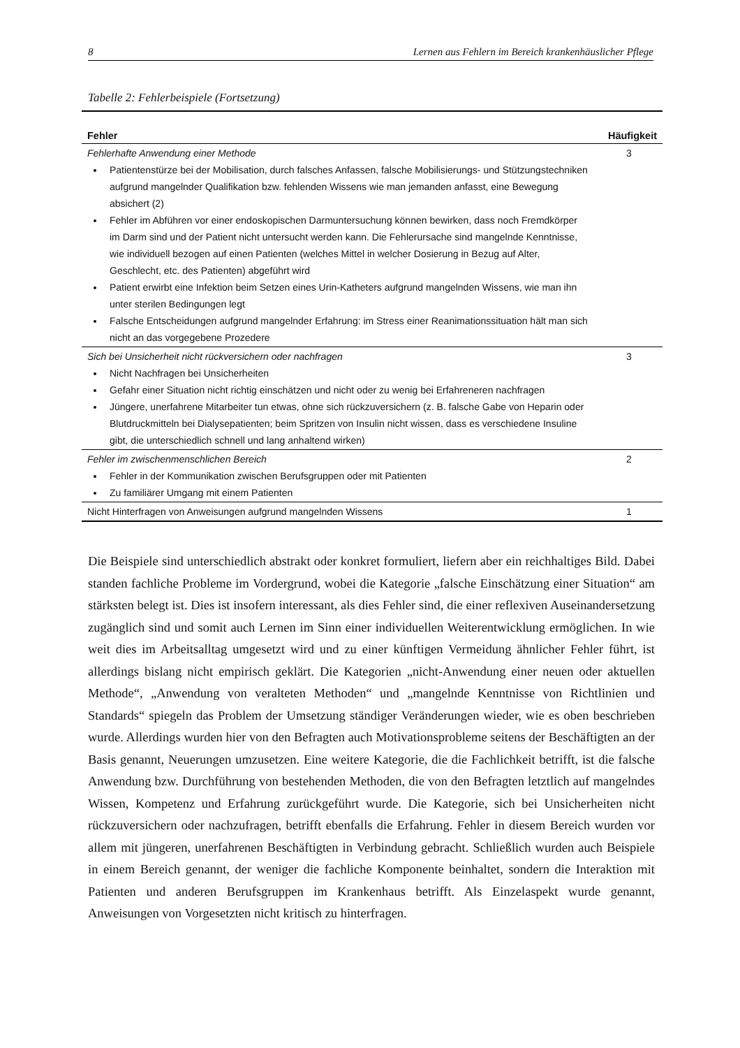8 Lernen aus Fehlern im Bereich krankenhäuslicher Pflege
Tabelle 2: Fehlerbeispiele (Fortsetzung)
| Fehler | Häufigkeit |
| --- | --- |
| Fehlerhafte Anwendung einer Methode Patientenstürze bei der Mobilisation, durch falsches Anfassen, falsche Mobilisierungs- und Stützungstechniken aufgrund mangelnder Qualifikation bzw. fehlenden Wissens wie man jemanden anfasst, eine Bewegung absichert (2) Fehler im Abführen vor einer endoskopischen Darmuntersuchung können bewirken, dass noch Fremdkörper im Darm sind und der Patient nicht untersucht werden kann. Die Fehlerursache sind mangelnde Kenntnisse, wie individuell bezogen auf einen Patienten (welches Mittel in welcher Dosierung in Bezug auf Alter, Geschlecht, etc. des Patienten) abgeführt wird Patient erwirbt eine Infektion beim Setzen eines Urin-Katheters aufgrund mangelnden Wissens, wie man ihn unter sterilen Bedingungen legt Falsche Entscheidungen aufgrund mangelnder Erfahrung: im Stress einer Reanimationssituation hält man sich nicht an das vorgegebene Prozedere | 3 |
| Sich bei Unsicherheit nicht rückversichern oder nachfragen Nicht Nachfragen bei Unsicherheiten Gefahr einer Situation nicht richtig einschätzen und nicht oder zu wenig bei Erfahreneren nachfragen Jüngere, unerfahrene Mitarbeiter tun etwas, ohne sich rückzuversichern (z. B. falsche Gabe von Heparin oder Blutdruckmitteln bei Dialysepatienten; beim Spritzen von Insulin nicht wissen, dass es verschiedene Insuline gibt, die unterschiedlich schnell und lang anhaltend wirken) | 3 |
| Fehler im zwischenmenschlichen Bereich Fehler in der Kommunikation zwischen Berufsgruppen oder mit Patienten Zu familiärer Umgang mit einem Patienten | 2 |
| Nicht Hinterfragen von Anweisungen aufgrund mangelnden Wissens | 1 |
Die Beispiele sind unterschiedlich abstrakt oder konkret formuliert, liefern aber ein reichhaltiges Bild. Dabei standen fachliche Probleme im Vordergrund, wobei die Kategorie „falsche Einschätzung einer Situation“ am stärksten belegt ist. Dies ist insofern interessant, als dies Fehler sind, die einer reflexiven Auseinandersetzung zugänglich sind und somit auch Lernen im Sinn einer individuellen Weiterentwicklung ermöglichen. In wie weit dies im Arbeitsalltag umgesetzt wird und zu einer künftigen Vermeidung ähnlicher Fehler führt, ist allerdings bislang nicht empirisch geklärt. Die Kategorien „nicht-Anwendung einer neuen oder aktuellen Methode“, „Anwendung von veralteten Methoden“ und „mangelnde Kenntnisse von Richtlinien und Standards“ spiegeln das Problem der Umsetzung ständiger Veränderungen wieder, wie es oben beschrieben wurde. Allerdings wurden hier von den Befragten auch Motivationsprobleme seitens der Beschäftigten an der Basis genannt, Neuerungen umzusetzen. Eine weitere Kategorie, die die Fachlichkeit betrifft, ist die falsche Anwendung bzw. Durchführung von bestehenden Methoden, die von den Befragten letztlich auf mangelndes Wissen, Kompetenz und Erfahrung zurückgeführt wurde. Die Kategorie, sich bei Unsicherheiten nicht rückzuversichern oder nachzufragen, betrifft ebenfalls die Erfahrung. Fehler in diesem Bereich wurden vor allem mit jüngeren, unerfahrenen Beschäftigten in Verbindung gebracht. Schließlich wurden auch Beispiele in einem Bereich genannt, der weniger die fachliche Komponente beinhaltet, sondern die Interaktion mit Patienten und anderen Berufsgruppen im Krankenhaus betrifft. Als Einzelaspekt wurde genannt, Anweisungen von Vorgesetzten nicht kritisch zu hinterfragen.